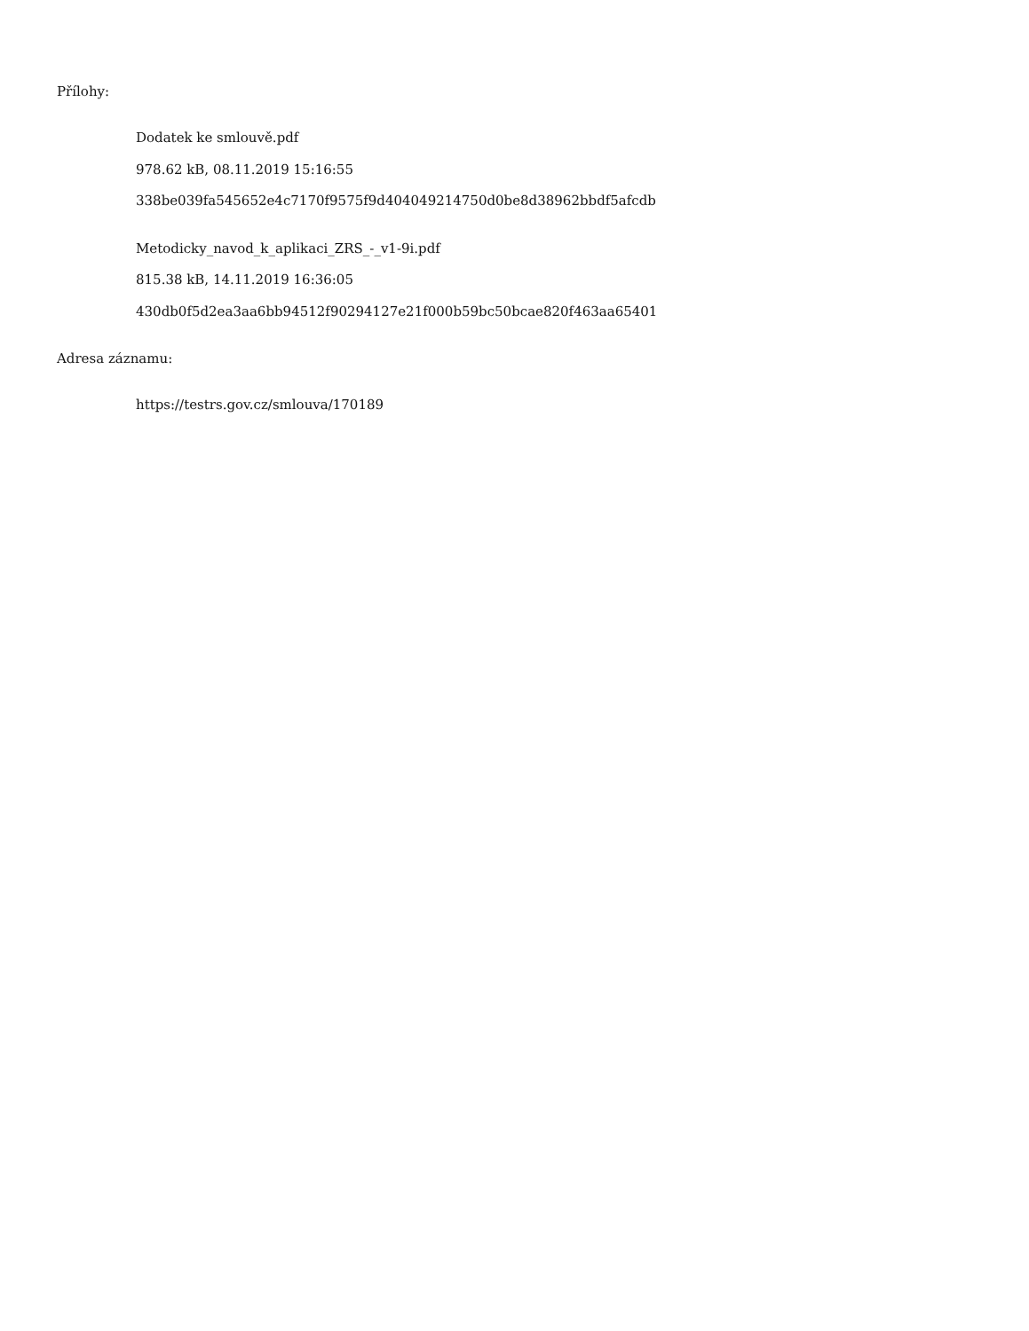Přílohy:
Dodatek ke smlouvě.pdf
978.62 kB, 08.11.2019 15:16:55
338be039fa545652e4c7170f9575f9d404049214750d0be8d38962bbdf5afcdb
Metodicky_navod_k_aplikaci_ZRS_-_v1-9i.pdf
815.38 kB, 14.11.2019 16:36:05
430db0f5d2ea3aa6bb94512f90294127e21f000b59bc50bcae820f463aa65401
Adresa záznamu:
https://testrs.gov.cz/smlouva/170189